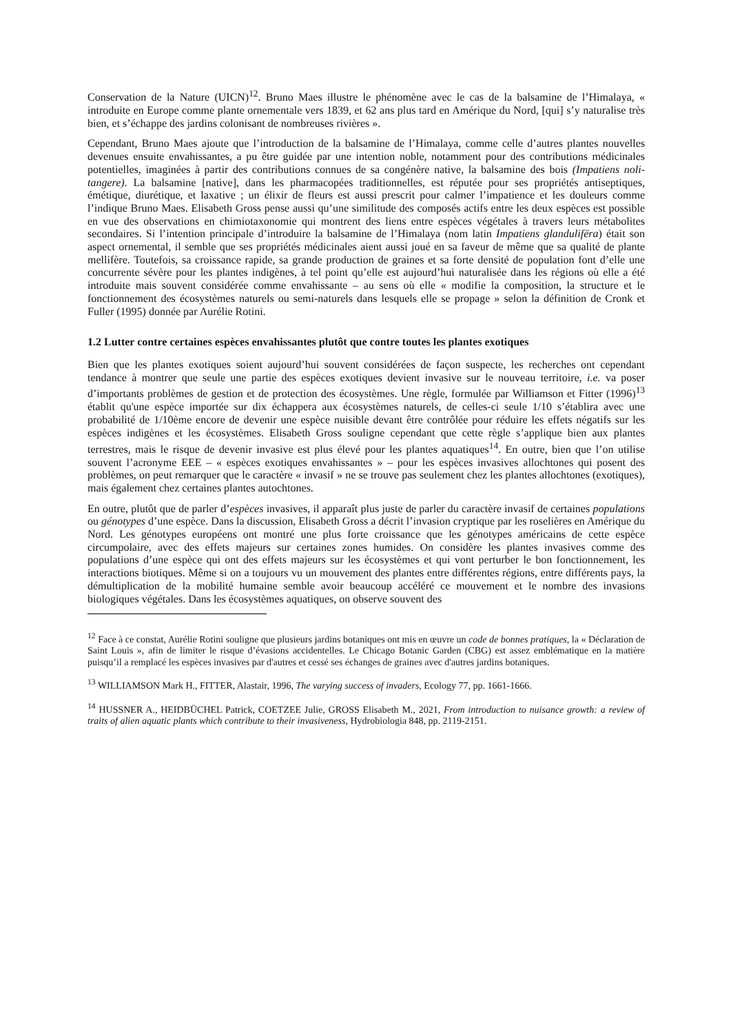Conservation de la Nature (UICN)<sup>12</sup>. Bruno Maes illustre le phénomène avec le cas de la balsamine de l’Himalaya, « introduite en Europe comme plante ornementale vers 1839, et 62 ans plus tard en Amérique du Nord, [qui] s’y naturalise très bien, et s’échappe des jardins colonisant de nombreuses rivières ».
Cependant, Bruno Maes ajoute que l’introduction de la balsamine de l’Himalaya, comme celle d’autres plantes nouvelles devenues ensuite envahissantes, a pu être guidée par une intention noble, notamment pour des contributions médicinales potentielles, imaginées à partir des contributions connues de sa congénère native, la balsamine des bois (Impatiens noli-tangere). La balsamine [native], dans les pharmacopées traditionnelles, est réputée pour ses propriétés antiseptiques, émétique, diurétique, et laxative ; un élixir de fleurs est aussi prescrit pour calmer l’impatience et les douleurs comme l’indique Bruno Maes. Elisabeth Gross pense aussi qu’une similitude des composés actifs entre les deux espèces est possible en vue des observations en chimiotaxonomie qui montrent des liens entre espèces végétales à travers leurs métabolites secondaires. Si l’intention principale d’introduire la balsamine de l’Himalaya (nom latin Impatiens glandulifëra) était son aspect ornemental, il semble que ses propriétés médicinales aient aussi joué en sa faveur de même que sa qualité de plante mellifère. Toutefois, sa croissance rapide, sa grande production de graines et sa forte densité de population font d’elle une concurrente sévère pour les plantes indigènes, à tel point qu’elle est aujourd’hui naturalisée dans les régions où elle a été introduite mais souvent considérée comme envahissante – au sens où elle « modifie la composition, la structure et le fonctionnement des écosystèmes naturels ou semi-naturels dans lesquels elle se propage » selon la définition de Cronk et Fuller (1995) donnée par Aurélie Rotini.
1.2 Lutter contre certaines espèces envahissantes plutôt que contre toutes les plantes exotiques
Bien que les plantes exotiques soient aujourd’hui souvent considérées de façon suspecte, les recherches ont cependant tendance à montrer que seule une partie des espèces exotiques devient invasive sur le nouveau territoire, i.e. va poser d’importants problèmes de gestion et de protection des écosystèmes. Une règle, formulée par Williamson et Fitter (1996)<sup>13</sup> établit qu'une espèce importée sur dix échappera aux écosystèmes naturels, de celles-ci seule 1/10 s’établira avec une probabilité de 1/10ème encore de devenir une espèce nuisible devant être contrôlée pour réduire les effets négatifs sur les espèces indigènes et les écosystèmes. Elisabeth Gross souligne cependant que cette règle s’applique bien aux plantes terrestres, mais le risque de devenir invasive est plus élevé pour les plantes aquatiques<sup>14</sup>. En outre, bien que l’on utilise souvent l’acronyme EEE – « espèces exotiques envahissantes » – pour les espèces invasives allochtones qui posent des problèmes, on peut remarquer que le caractère « invasif » ne se trouve pas seulement chez les plantes allochtones (exotiques), mais également chez certaines plantes autochtones.
En outre, plutôt que de parler d’espèces invasives, il apparaît plus juste de parler du caractère invasif de certaines populations ou génotypes d’une espèce. Dans la discussion, Elisabeth Gross a décrit l’invasion cryptique par les roselières en Amérique du Nord. Les génotypes européens ont montré une plus forte croissance que les génotypes américains de cette espèce circumpolaire, avec des effets majeurs sur certaines zones humides. On considère les plantes invasives comme des populations d’une espèce qui ont des effets majeurs sur les écosystèmes et qui vont perturber le bon fonctionnement, les interactions biotiques. Même si on a toujours vu un mouvement des plantes entre différentes régions, entre différents pays, la démultiplication de la mobilité humaine semble avoir beaucoup accéléré ce mouvement et le nombre des invasions biologiques végétales. Dans les écosystèmes aquatiques, on observe souvent des
<sup>12</sup> Face à ce constat, Aurélie Rotini souligne que plusieurs jardins botaniques ont mis en œuvre un code de bonnes pratiques, la « Déclaration de Saint Louis », afin de limiter le risque d’évasions accidentelles. Le Chicago Botanic Garden (CBG) est assez emblématique en la matière puisqu’il a remplacé les espèces invasives par d'autres et cessé ses échanges de graines avec d'autres jardins botaniques.
<sup>13</sup> WILLIAMSON Mark H., FITTER, Alastair, 1996, The varying success of invaders, Ecology 77, pp. 1661-1666.
<sup>14</sup> HUSSNER A., HEIDBÜCHEL Patrick, COETZEE Julie, GROSS Elisabeth M., 2021, From introduction to nuisance growth: a review of traits of alien aquatic plants which contribute to their invasiveness, Hydrobiologia 848, pp. 2119-2151.